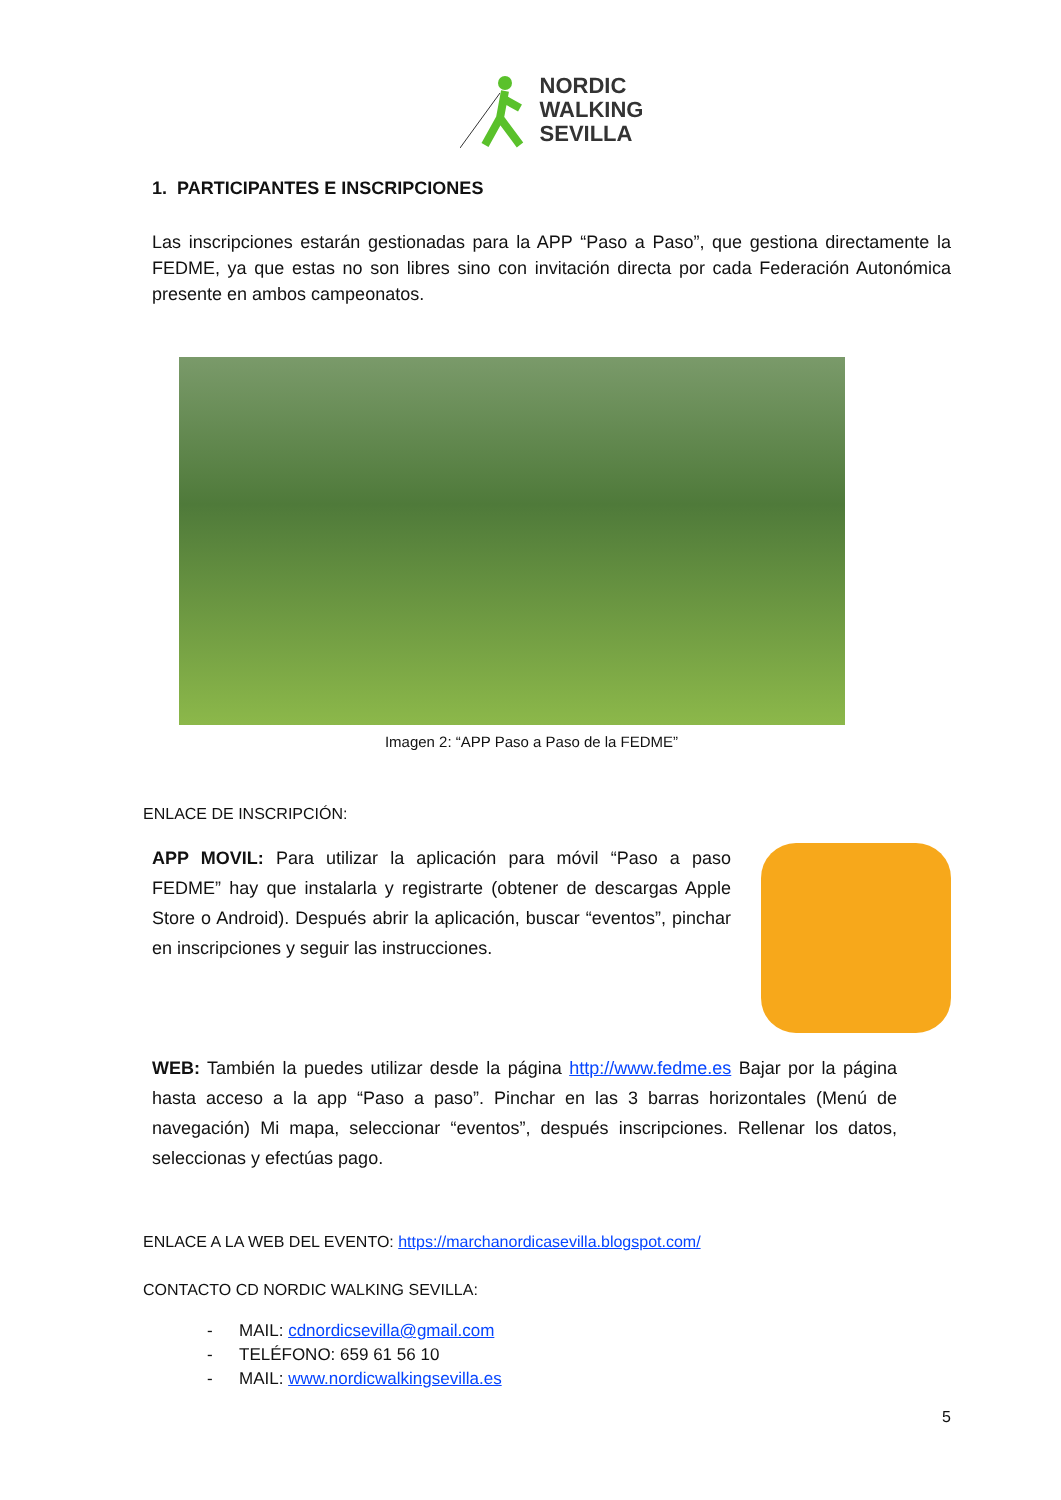NORDIC
WALKING
SEVILLA
1. PARTICIPANTES E INSCRIPCIONES
Las inscripciones estarán gestionadas para la APP “Paso a Paso”, que gestiona directamente la FEDME, ya que estas no son libres sino con invitación directa por cada Federación Autonómica presente en ambos campeonatos.
Imagen 2: “APP Paso a Paso de la FEDME”
ENLACE DE INSCRIPCIÓN:
APP MOVIL: Para utilizar la aplicación para móvil “Paso a paso FEDME” hay que instalarla y registrarte (obtener de descargas Apple Store o Android). Después abrir la aplicación, buscar “eventos”, pinchar en inscripciones y seguir las instrucciones.
WEB: También la puedes utilizar desde la página http://www.fedme.es Bajar por la página hasta acceso a la app “Paso a paso”. Pinchar en las 3 barras horizontales (Menú de navegación) Mi mapa, seleccionar “eventos”, después inscripciones. Rellenar los datos, seleccionas y efectúas pago.
ENLACE A LA WEB DEL EVENTO: https://marchanordicasevilla.blogspot.com/
CONTACTO CD NORDIC WALKING SEVILLA:
- MAIL: cdnordicsevilla@gmail.com
- TELÉFONO: 659 61 56 10
- MAIL: www.nordicwalkingsevilla.es
5